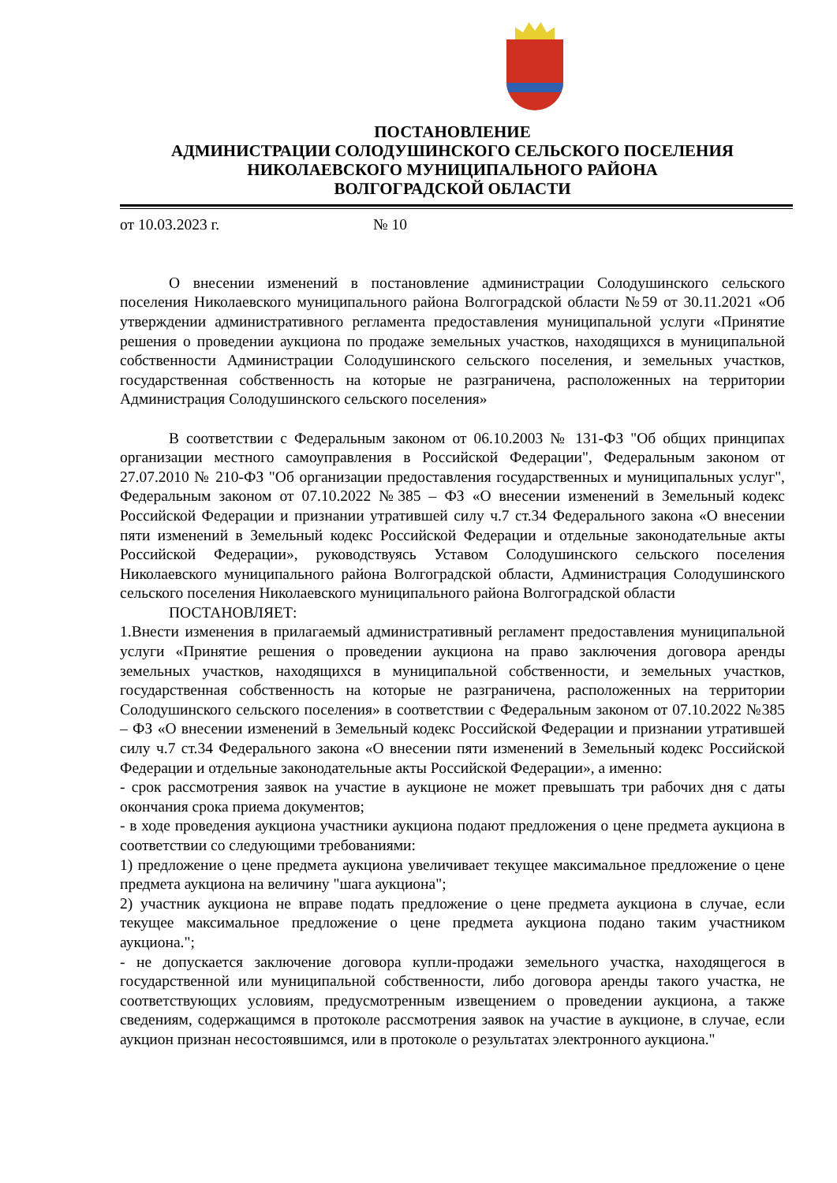ПОСТАНОВЛЕНИЕ
АДМИНИСТРАЦИИ СОЛОДУШИНСКОГО СЕЛЬСКОГО ПОСЕЛЕНИЯ
НИКОЛАЕВСКОГО МУНИЦИПАЛЬНОГО РАЙОНА
ВОЛГОГРАДСКОЙ ОБЛАСТИ
от 10.03.2023 г. № 10
О внесении изменений в постановление администрации Солодушинского сельского поселения Николаевского муниципального района Волгоградской области №59 от 30.11.2021 «Об утверждении административного регламента предоставления муниципальной услуги «Принятие решения о проведении аукциона по продаже земельных участков, находящихся в муниципальной собственности Администрации Солодушинского сельского поселения, и земельных участков, государственная собственность на которые не разграничена, расположенных на территории Администрация Солодушинского сельского поселения»
В соответствии с Федеральным законом от 06.10.2003 № 131-ФЗ "Об общих принципах организации местного самоуправления в Российской Федерации", Федеральным законом от 27.07.2010 № 210-ФЗ "Об организации предоставления государственных и муниципальных услуг", Федеральным законом от 07.10.2022 №385 – ФЗ «О внесении изменений в Земельный кодекс Российской Федерации и признании утратившей силу ч.7 ст.34 Федерального закона «О внесении пяти изменений в Земельный кодекс Российской Федерации и отдельные законодательные акты Российской Федерации», руководствуясь Уставом Солодушинского сельского поселения Николаевского муниципального района Волгоградской области, Администрация Солодушинского сельского поселения Николаевского муниципального района Волгоградской области
ПОСТАНОВЛЯЕТ:
1.Внести изменения в прилагаемый административный регламент предоставления муниципальной услуги «Принятие решения о проведении аукциона на право заключения договора аренды земельных участков, находящихся в муниципальной собственности, и земельных участков, государственная собственность на которые не разграничена, расположенных на территории Солодушинского сельского поселения» в соответствии с Федеральным законом от 07.10.2022 №385 – ФЗ «О внесении изменений в Земельный кодекс Российской Федерации и признании утратившей силу ч.7 ст.34 Федерального закона «О внесении пяти изменений в Земельный кодекс Российской Федерации и отдельные законодательные акты Российской Федерации», а именно:
- срок рассмотрения заявок на участие в аукционе не может превышать три рабочих дня с даты окончания срока приема документов;
- в ходе проведения аукциона участники аукциона подают предложения о цене предмета аукциона в соответствии со следующими требованиями:
1) предложение о цене предмета аукциона увеличивает текущее максимальное предложение о цене предмета аукциона на величину "шага аукциона";
2) участник аукциона не вправе подать предложение о цене предмета аукциона в случае, если текущее максимальное предложение о цене предмета аукциона подано таким участником аукциона.";
- не допускается заключение договора купли-продажи земельного участка, находящегося в государственной или муниципальной собственности, либо договора аренды такого участка, не соответствующих условиям, предусмотренным извещением о проведении аукциона, а также сведениям, содержащимся в протоколе рассмотрения заявок на участие в аукционе, в случае, если аукцион признан несостоявшимся, или в протоколе о результатах электронного аукциона."